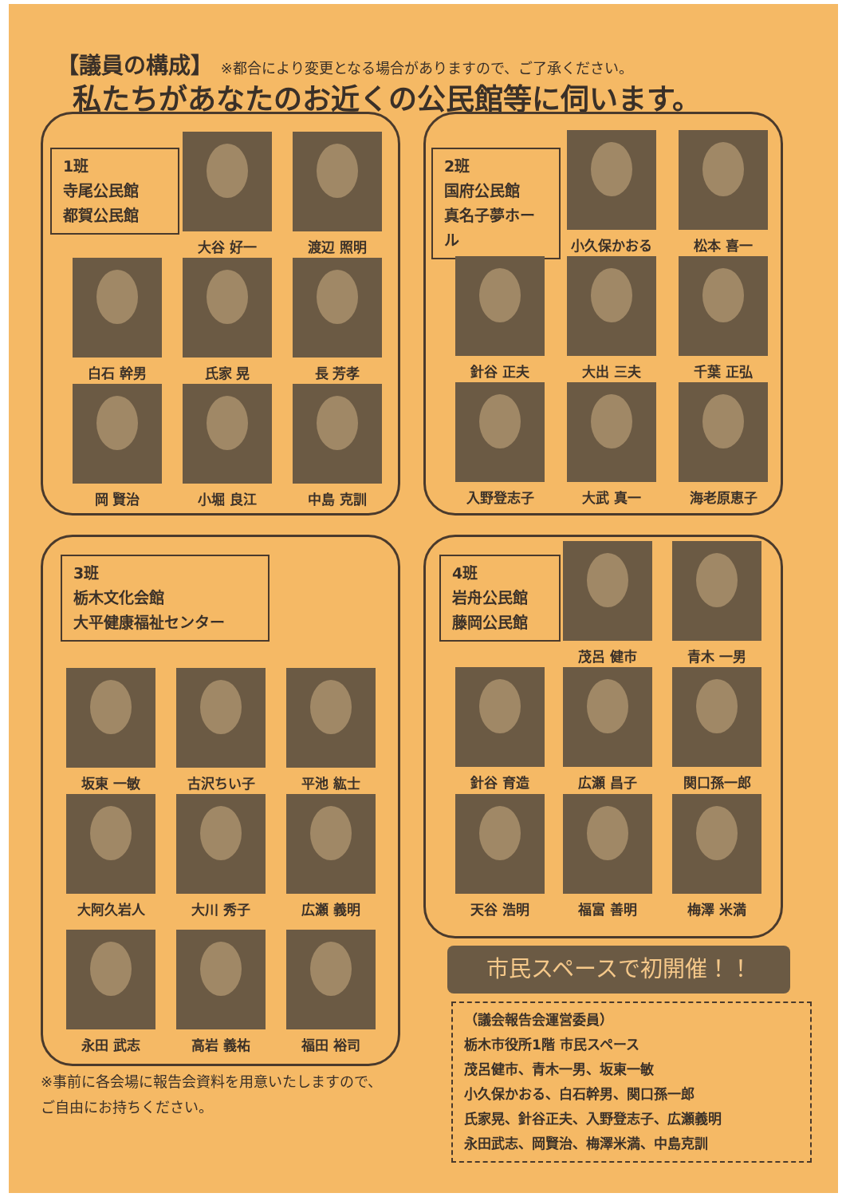【議員の構成】 ※都合により変更となる場合がありますので、ご了承ください。
私たちがあなたのお近くの公民館等に伺います。
1班
寺尾公民館
都賀公民館
2班
国府公民館
真名子夢ホール
3班
栃木文化会館
大平健康福祉センター
4班
岩舟公民館
藤岡公民館
大谷 好一 渡辺 照明
白石 幹男 氏家 晃 長 芳孝
岡 賢治 小堀 良江 中島 克訓
小久保かおる 松本 喜一
針谷 正夫 大出 三夫 千葉 正弘
入野登志子 大武 真一 海老原恵子
坂東 一敏 古沢ちい子 平池 紘士
大阿久岩人 大川 秀子 広瀬 義明
永田 武志 高岩 義祐 福田 裕司
茂呂 健市 青木 一男
針谷 育造 広瀬 昌子 関口孫一郎
天谷 浩明 福富 善明 梅澤 米満
※事前に各会場に報告会資料を用意いたしますので、
ご自由にお持ちください。
市民スペースで初開催！！
（議会報告会運営委員）
栃木市役所1階 市民スペース
茂呂健市、青木一男、坂東一敏
小久保かおる、白石幹男、関口孫一郎
氏家晃、針谷正夫、入野登志子、広瀬義明
永田武志、岡賢治、梅澤米満、中島克訓